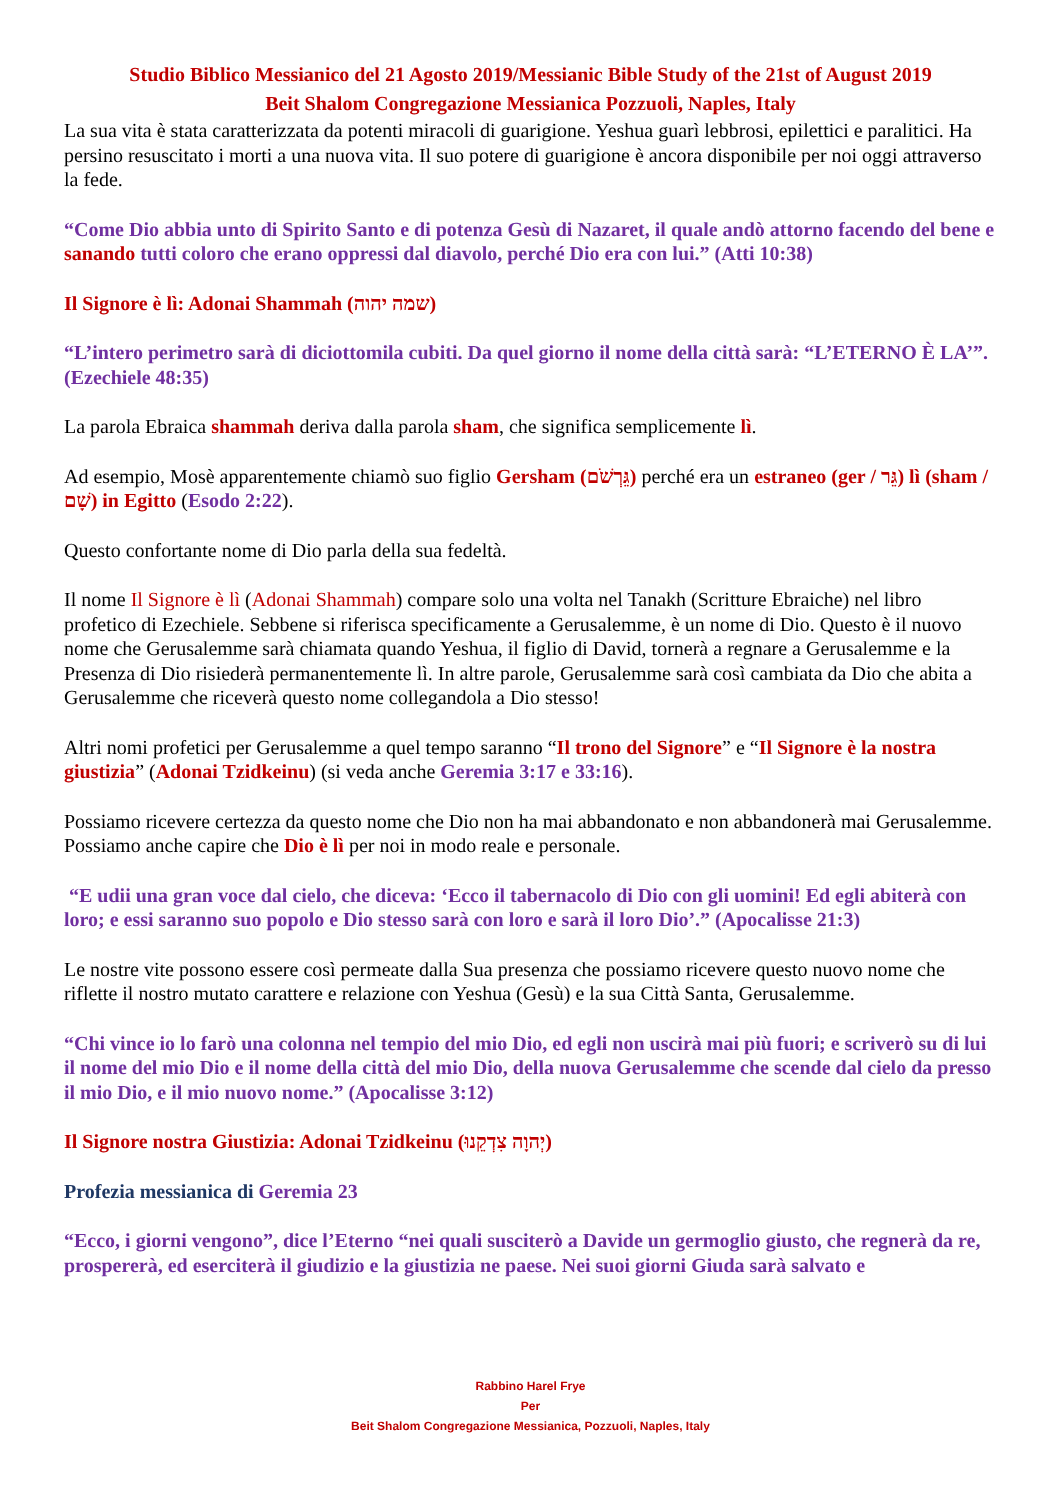Studio Biblico Messianico del 21 Agosto 2019/Messianic Bible Study of the 21st of August 2019
Beit Shalom Congregazione Messianica Pozzuoli, Naples, Italy
La sua vita è stata caratterizzata da potenti miracoli di guarigione. Yeshua guarì lebbrosi, epilettici e paralitici. Ha persino resuscitato i morti a una nuova vita. Il suo potere di guarigione è ancora disponibile per noi oggi attraverso la fede.
“Come Dio abbia unto di Spirito Santo e di potenza Gesù di Nazaret, il quale andò attorno facendo del bene e sanando tutti coloro che erano oppressi dal diavolo, perché Dio era con lui.” (Atti 10:38)
Il Signore è lì: Adonai Shammah (שמה יהוה)
“L’intero perimetro sarà di diciottomila cubiti. Da quel giorno il nome della città sarà: “L’ETERNO È LA’”. (Ezechiele 48:35)
La parola Ebraica shammah deriva dalla parola sham, che significa semplicemente lì.
Ad esempio, Mosè apparentemente chiamò suo figlio Gersham (גֵּרְשֹׁם) perché era un estraneo (ger / גֵּר) lì (sham / שָׁם) in Egitto (Esodo 2:22).
Questo confortante nome di Dio parla della sua fedeltà.
Il nome Il Signore è lì (Adonai Shammah) compare solo una volta nel Tanakh (Scritture Ebraiche) nel libro profetico di Ezechiele. Sebbene si riferisca specificamente a Gerusalemme, è un nome di Dio. Questo è il nuovo nome che Gerusalemme sarà chiamata quando Yeshua, il figlio di David, tornerà a regnare a Gerusalemme e la Presenza di Dio risiederà permanentemente lì. In altre parole, Gerusalemme sarà così cambiata da Dio che abita a Gerusalemme che riceverà questo nome collegandola a Dio stesso!
Altri nomi profetici per Gerusalemme a quel tempo saranno “Il trono del Signore” e “Il Signore è la nostra giustizia” (Adonai Tzidkeinu) (si veda anche Geremia 3:17 e 33:16).
Possiamo ricevere certezza da questo nome che Dio non ha mai abbandonato e non abbandonerà mai Gerusalemme. Possiamo anche capire che Dio è lì per noi in modo reale e personale.
“E udii una gran voce dal cielo, che diceva: ‘Ecco il tabernacolo di Dio con gli uomini! Ed egli abiterà con loro; e essi saranno suo popolo e Dio stesso sarà con loro e sarà il loro Dio’.” (Apocalisse 21:3)
Le nostre vite possono essere così permeate dalla Sua presenza che possiamo ricevere questo nuovo nome che riflette il nostro mutato carattere e relazione con Yeshua (Gesù) e la sua Città Santa, Gerusalemme.
“Chi vince io lo farò una colonna nel tempio del mio Dio, ed egli non uscirà mai più fuori; e scriverò su di lui il nome del mio Dio e il nome della città del mio Dio, della nuova Gerusalemme che scende dal cielo da presso il mio Dio, e il mio nuovo nome.” (Apocalisse 3:12)
Il Signore nostra Giustizia: Adonai Tzidkeinu (יְהוָה צִדְקֵנוּ)
Profezia messianica di Geremia 23
“Ecco, i giorni vengono”, dice l’Eterno “nei quali susciterò a Davide un germoglio giusto, che regnerà da re, prospererà, ed eserciterà il giudizio e la giustizia ne paese. Nei suoi giorni Giuda sarà salvato e
Rabbino Harel Frye
Per
Beit Shalom Congregazione Messianica, Pozzuoli, Naples, Italy